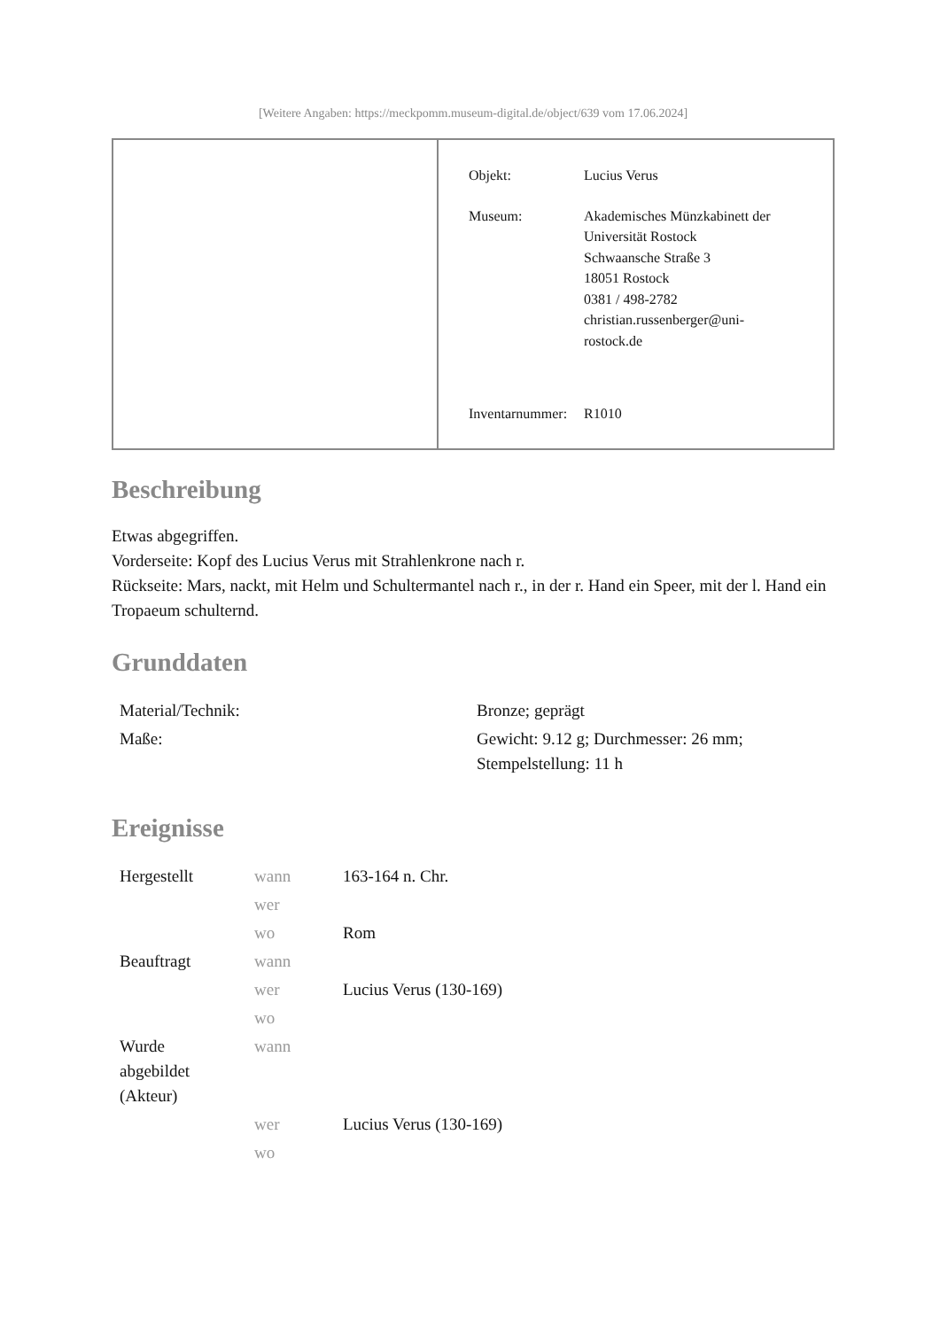[Weitere Angaben: https://meckpomm.museum-digital.de/object/639 vom 17.06.2024]
Objekt: Lucius Verus
Museum: Akademisches Münzkabinett der
Universität Rostock
Schwaansche Straße 3
18051 Rostock
0381 / 498-2782
christian.russenberger@uni-
rostock.de
Inventarnummer:
R1010
Beschreibung
Etwas abgegriffen.
Vorderseite: Kopf des Lucius Verus mit Strahlenkrone nach r.
Rückseite: Mars, nackt, mit Helm und Schultermantel nach r., in der r. Hand ein Speer, mit der l. Hand ein Tropaeum schulternd.
Grunddaten
| Material/Technik: | Bronze; geprägt |
| Maße: | Gewicht: 9.12 g; Durchmesser: 26 mm; Stempelstellung: 11 h |
Ereignisse
| Hergestellt | wann | 163-164 n. Chr. |
| | wer | |
| | wo | Rom |
| Beauftragt | wann | |
| | wer | Lucius Verus (130-169) |
| | wo | |
| Wurde abgebildet (Akteur) | wann | |
| | wer | Lucius Verus (130-169) |
| | wo | |